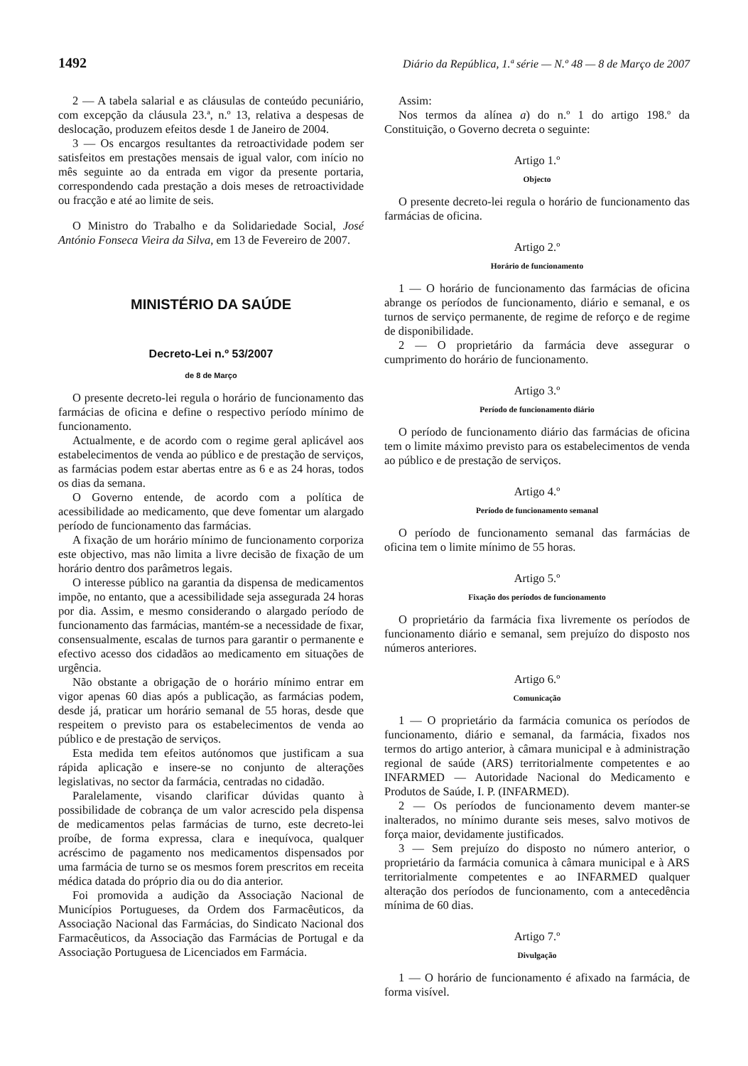1492 Diário da República, 1.ª série — N.º 48 — 8 de Março de 2007
2 — A tabela salarial e as cláusulas de conteúdo pecuniário, com excepção da cláusula 23.ª, n.º 13, relativa a despesas de deslocação, produzem efeitos desde 1 de Janeiro de 2004.
3 — Os encargos resultantes da retroactividade podem ser satisfeitos em prestações mensais de igual valor, com início no mês seguinte ao da entrada em vigor da presente portaria, correspondendo cada prestação a dois meses de retroactividade ou fracção e até ao limite de seis.
O Ministro do Trabalho e da Solidariedade Social, José António Fonseca Vieira da Silva, em 13 de Fevereiro de 2007.
MINISTÉRIO DA SAÚDE
Decreto-Lei n.º 53/2007
de 8 de Março
O presente decreto-lei regula o horário de funcionamento das farmácias de oficina e define o respectivo período mínimo de funcionamento.
Actualmente, e de acordo com o regime geral aplicável aos estabelecimentos de venda ao público e de prestação de serviços, as farmácias podem estar abertas entre as 6 e as 24 horas, todos os dias da semana.
O Governo entende, de acordo com a política de acessibilidade ao medicamento, que deve fomentar um alargado período de funcionamento das farmácias.
A fixação de um horário mínimo de funcionamento corporiza este objectivo, mas não limita a livre decisão de fixação de um horário dentro dos parâmetros legais.
O interesse público na garantia da dispensa de medicamentos impõe, no entanto, que a acessibilidade seja assegurada 24 horas por dia. Assim, e mesmo considerando o alargado período de funcionamento das farmácias, mantém-se a necessidade de fixar, consensualmente, escalas de turnos para garantir o permanente e efectivo acesso dos cidadãos ao medicamento em situações de urgência.
Não obstante a obrigação de o horário mínimo entrar em vigor apenas 60 dias após a publicação, as farmácias podem, desde já, praticar um horário semanal de 55 horas, desde que respeitem o previsto para os estabelecimentos de venda ao público e de prestação de serviços.
Esta medida tem efeitos autónomos que justificam a sua rápida aplicação e insere-se no conjunto de alterações legislativas, no sector da farmácia, centradas no cidadão.
Paralelamente, visando clarificar dúvidas quanto à possibilidade de cobrança de um valor acrescido pela dispensa de medicamentos pelas farmácias de turno, este decreto-lei proíbe, de forma expressa, clara e inequívoca, qualquer acréscimo de pagamento nos medicamentos dispensados por uma farmácia de turno se os mesmos forem prescritos em receita médica datada do próprio dia ou do dia anterior.
Foi promovida a audição da Associação Nacional de Municípios Portugueses, da Ordem dos Farmacêuticos, da Associação Nacional das Farmácias, do Sindicato Nacional dos Farmacêuticos, da Associação das Farmácias de Portugal e da Associação Portuguesa de Licenciados em Farmácia.
Assim:
Nos termos da alínea a) do n.º 1 do artigo 198.º da Constituição, o Governo decreta o seguinte:
Artigo 1.º
Objecto
O presente decreto-lei regula o horário de funcionamento das farmácias de oficina.
Artigo 2.º
Horário de funcionamento
1 — O horário de funcionamento das farmácias de oficina abrange os períodos de funcionamento, diário e semanal, e os turnos de serviço permanente, de regime de reforço e de regime de disponibilidade.
2 — O proprietário da farmácia deve assegurar o cumprimento do horário de funcionamento.
Artigo 3.º
Período de funcionamento diário
O período de funcionamento diário das farmácias de oficina tem o limite máximo previsto para os estabelecimentos de venda ao público e de prestação de serviços.
Artigo 4.º
Período de funcionamento semanal
O período de funcionamento semanal das farmácias de oficina tem o limite mínimo de 55 horas.
Artigo 5.º
Fixação dos períodos de funcionamento
O proprietário da farmácia fixa livremente os períodos de funcionamento diário e semanal, sem prejuízo do disposto nos números anteriores.
Artigo 6.º
Comunicação
1 — O proprietário da farmácia comunica os períodos de funcionamento, diário e semanal, da farmácia, fixados nos termos do artigo anterior, à câmara municipal e à administração regional de saúde (ARS) territorialmente competentes e ao INFARMED — Autoridade Nacional do Medicamento e Produtos de Saúde, I. P. (INFARMED).
2 — Os períodos de funcionamento devem manter-se inalterados, no mínimo durante seis meses, salvo motivos de força maior, devidamente justificados.
3 — Sem prejuízo do disposto no número anterior, o proprietário da farmácia comunica à câmara municipal e à ARS territorialmente competentes e ao INFARMED qualquer alteração dos períodos de funcionamento, com a antecedência mínima de 60 dias.
Artigo 7.º
Divulgação
1 — O horário de funcionamento é afixado na farmácia, de forma visível.